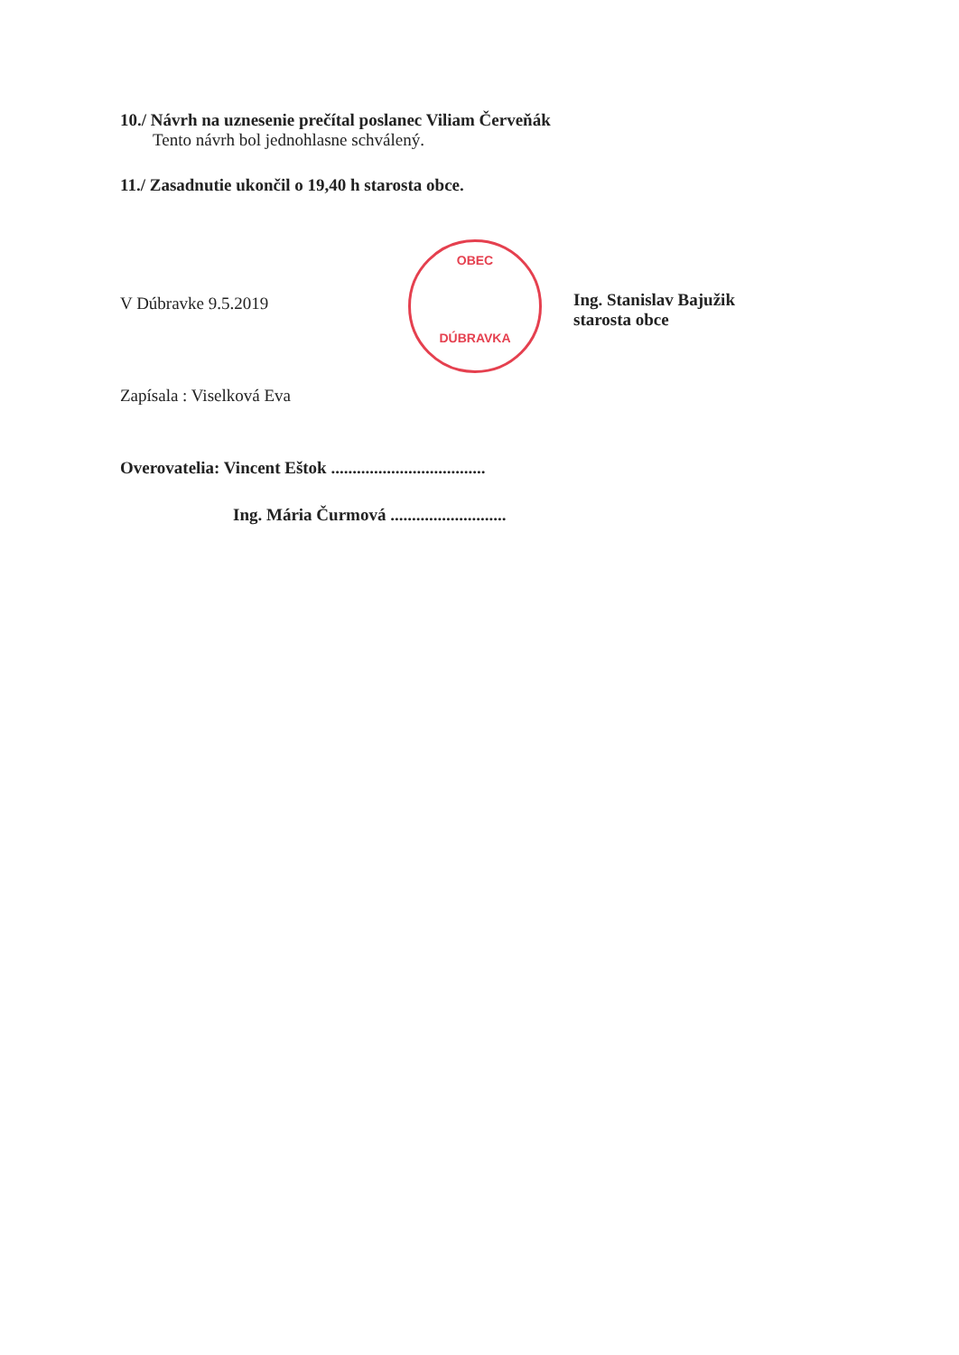10./ Návrh na uznesenie prečítal poslanec Viliam Červeňák
Tento návrh bol jednohlasne schválený.
11./ Zasadnutie ukončil o 19,40 h starosta obce.
V Dúbravke 9.5.2019
Ing. Stanislav Bajužik
starosta obce
Zapísala : Viselková Eva
Overovatelia: Vincent Eštok ....................................
Ing. Mária Čurmová ...........................
OBEC
DÚBRAVKA